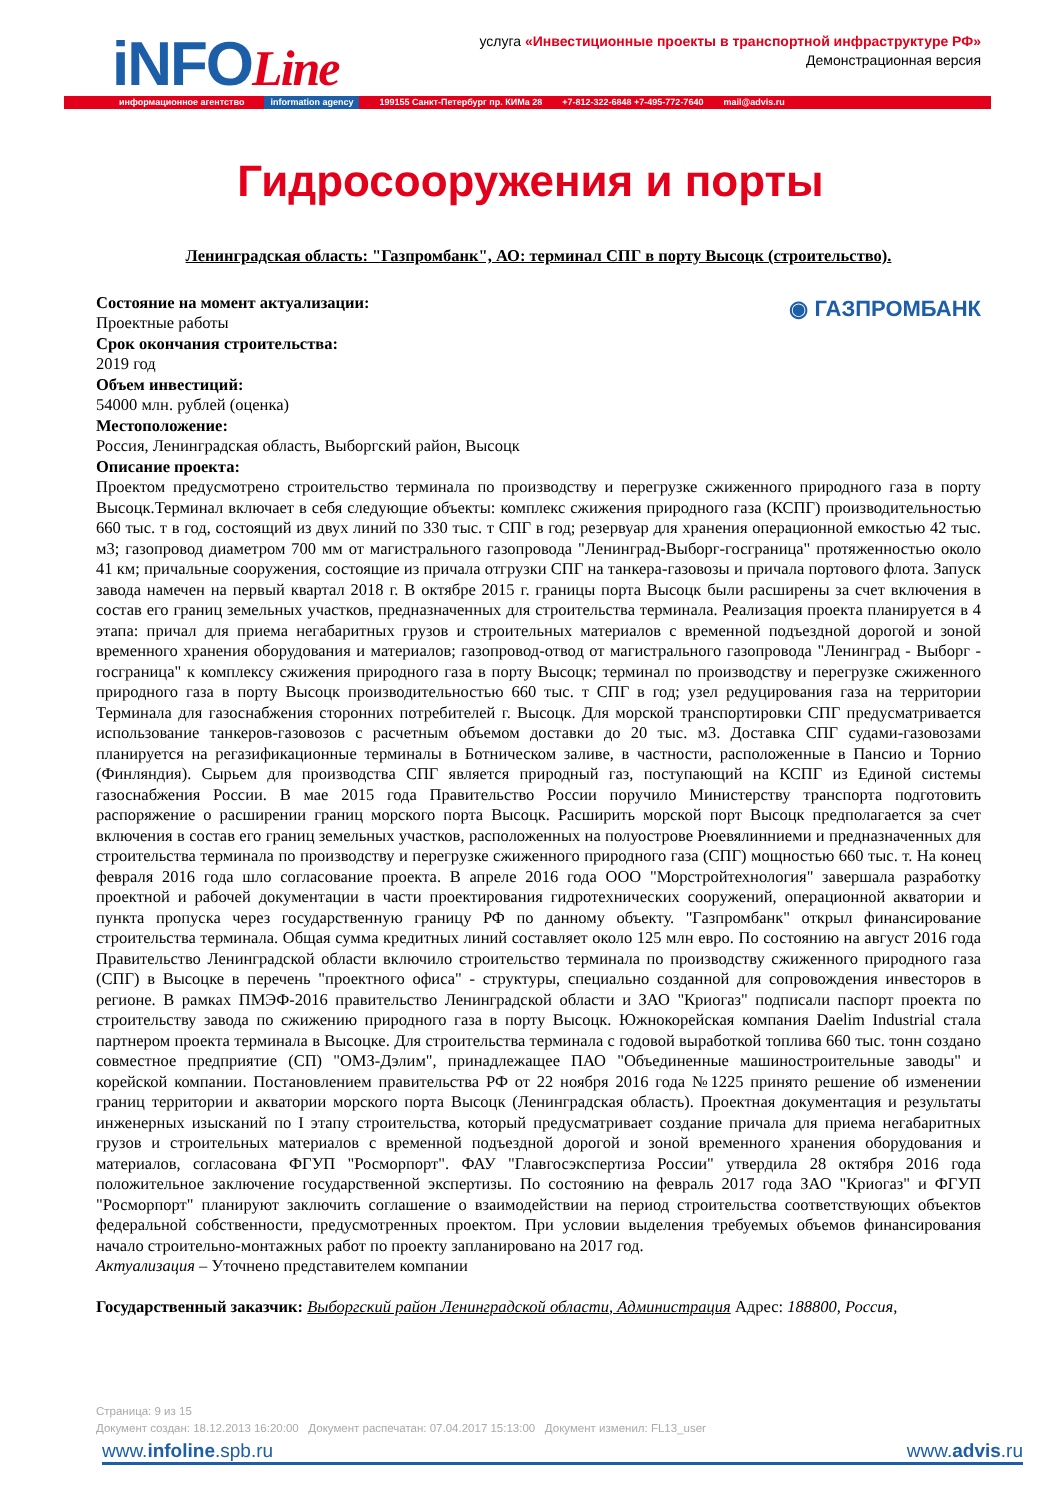iNFOLine
услуга «Инвестиционные проекты в транспортной инфраструктуре РФ»
Демонстрационная версия
информационное агентство information agency 199155 Санкт-Петербург пр. КИМа 28 +7-812-322-6848 +7-495-772-7640 mail@advis.ru
Гидросооружения и порты
Ленинградская область: "Газпромбанк", АО: терминал СПГ в порту Высоцк (строительство).
◉ ГАЗПРОМБАНК
Состояние на момент актуализации:
Проектные работы
Срок окончания строительства:
2019 год
Объем инвестиций:
54000 млн. рублей (оценка)
Местоположение:
Россия, Ленинградская область, Выборгский район, Высоцк
Описание проекта:
Проектом предусмотрено строительство терминала по производству и перегрузке сжиженного природного газа в порту Высоцк.Терминал включает в себя следующие объекты: комплекс сжижения природного газа (КСПГ) производительностью 660 тыс. т в год, состоящий из двух линий по 330 тыс. т СПГ в год; резервуар для хранения операционной емкостью 42 тыс. м3; газопровод диаметром 700 мм от магистрального газопровода "Ленинград-Выборг-госграница" протяженностью около 41 км; причальные сооружения, состоящие из причала отгрузки СПГ на танкера-газовозы и причала портового флота. Запуск завода намечен на первый квартал 2018 г. В октябре 2015 г. границы порта Высоцк были расширены за счет включения в состав его границ земельных участков, предназначенных для строительства терминала. Реализация проекта планируется в 4 этапа: причал для приема негабаритных грузов и строительных материалов с временной подъездной дорогой и зоной временного хранения оборудования и материалов; газопровод-отвод от магистрального газопровода "Ленинград - Выборг - госграница" к комплексу сжижения природного газа в порту Высоцк; терминал по производству и перегрузке сжиженного природного газа в порту Высоцк производительностью 660 тыс. т СПГ в год; узел редуцирования газа на территории Терминала для газоснабжения сторонних потребителей г. Высоцк. Для морской транспортировки СПГ предусматривается использование танкеров-газовозов с расчетным объемом доставки до 20 тыс. м3. Доставка СПГ судами-газовозами планируется на регазификационные терминалы в Ботническом заливе, в частности, расположенные в Пансио и Торнио (Финляндия). Сырьем для производства СПГ является природный газ, поступающий на КСПГ из Единой системы газоснабжения России. В мае 2015 года Правительство России поручило Министерству транспорта подготовить распоряжение о расширении границ морского порта Высоцк. Расширить морской порт Высоцк предполагается за счет включения в состав его границ земельных участков, расположенных на полуострове Рюевялинниеми и предназначенных для строительства терминала по производству и перегрузке сжиженного природного газа (СПГ) мощностью 660 тыс. т. На конец февраля 2016 года шло согласование проекта. В апреле 2016 года ООО "Морстройтехнология" завершала разработку проектной и рабочей документации в части проектирования гидротехнических сооружений, операционной акватории и пункта пропуска через государственную границу РФ по данному объекту. "Газпромбанк" открыл финансирование строительства терминала. Общая сумма кредитных линий составляет около 125 млн евро. По состоянию на август 2016 года Правительство Ленинградской области включило строительство терминала по производству сжиженного природного газа (СПГ) в Высоцке в перечень "проектного офиса" - структуры, специально созданной для сопровождения инвесторов в регионе. В рамках ПМЭФ-2016 правительство Ленинградской области и ЗАО "Криогаз" подписали паспорт проекта по строительству завода по сжижению природного газа в порту Высоцк. Южнокорейская компания Daelim Industrial стала партнером проекта терминала в Высоцке. Для строительства терминала с годовой выработкой топлива 660 тыс. тонн создано совместное предприятие (СП) "ОМЗ-Дэлим", принадлежащее ПАО "Объединенные машиностроительные заводы" и корейской компании. Постановлением правительства РФ от 22 ноября 2016 года №1225 принято решение об изменении границ территории и акватории морского порта Высоцк (Ленинградская область). Проектная документация и результаты инженерных изысканий по I этапу строительства, который предусматривает создание причала для приема негабаритных грузов и строительных материалов с временной подъездной дорогой и зоной временного хранения оборудования и материалов, согласована ФГУП "Росморпорт". ФАУ "Главгосэкспертиза России" утвердила 28 октября 2016 года положительное заключение государственной экспертизы. По состоянию на февраль 2017 года ЗАО "Криогаз" и ФГУП "Росморпорт" планируют заключить соглашение о взаимодействии на период строительства соответствующих объектов федеральной собственности, предусмотренных проектом. При условии выделения требуемых объемов финансирования начало строительно-монтажных работ по проекту запланировано на 2017 год.
Актуализация – Уточнено представителем компании
Государственный заказчик: Выборгский район Ленинградской области, Администрация Адрес: 188800, Россия,
Страница: 9 из 15
Документ создан: 18.12.2013 16:20:00 Документ распечатан: 07.04.2017 15:13:00 Документ изменил: FL13_user
www.infoline.spb.ru www.advis.ru